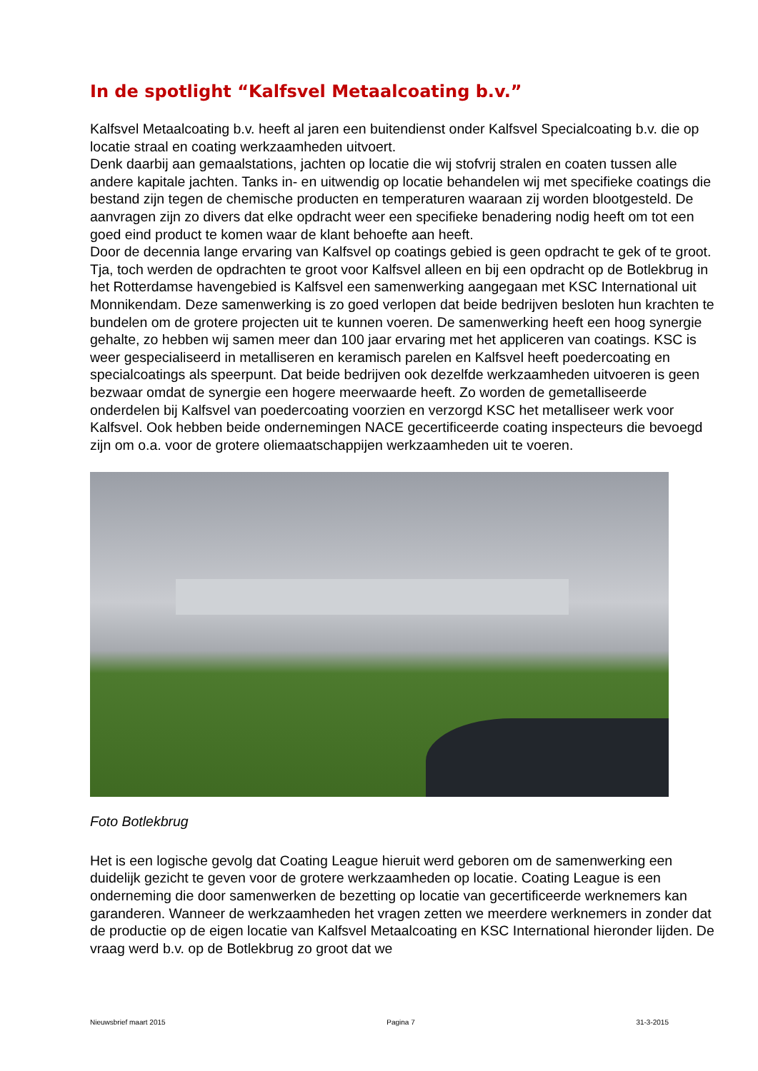In de spotlight “Kalfsvel Metaalcoating b.v.”
Kalfsvel Metaalcoating b.v. heeft al jaren een buitendienst onder Kalfsvel Specialcoating b.v. die op locatie straal en coating werkzaamheden uitvoert.
Denk daarbij aan gemaalstations, jachten op locatie die wij stofvrij stralen en coaten tussen alle andere kapitale jachten. Tanks in- en uitwendig op locatie behandelen wij met specifieke coatings die bestand zijn tegen de chemische producten en temperaturen waaraan zij worden blootgesteld. De aanvragen zijn zo divers dat elke opdracht weer een specifieke benadering nodig heeft om tot een goed eind product te komen waar de klant behoefte aan heeft.
Door de decennia lange ervaring van Kalfsvel op coatings gebied is geen opdracht te gek of te groot.
Tja, toch werden de opdrachten te groot voor Kalfsvel alleen en bij een opdracht op de Botlekbrug in het Rotterdamse havengebied is Kalfsvel een samenwerking aangegaan met KSC International uit Monnikendam. Deze samenwerking is zo goed verlopen dat beide bedrijven besloten hun krachten te bundelen om de grotere projecten uit te kunnen voeren. De samenwerking heeft een hoog synergie gehalte, zo hebben wij samen meer dan 100 jaar ervaring met het appliceren van coatings. KSC is weer gespecialiseerd in metalliseren en keramisch parelen en Kalfsvel heeft poedercoating en specialcoatings als speerpunt. Dat beide bedrijven ook dezelfde werkzaamheden uitvoeren is geen bezwaar omdat de synergie een hogere meerwaarde heeft. Zo worden de gemetalliseerde onderdelen bij Kalfsvel van poedercoating voorzien en verzorgd KSC het metalliseer werk voor Kalfsvel. Ook hebben beide ondernemingen NACE gecertificeerde coating inspecteurs die bevoegd zijn om o.a. voor de grotere oliemaatschappijen werkzaamheden uit te voeren.
Foto Botlekbrug
Het is een logische gevolg dat Coating League hieruit werd geboren om de samenwerking een duidelijk gezicht te geven voor de grotere werkzaamheden op locatie. Coating League is een onderneming die door samenwerken de bezetting op locatie van gecertificeerde werknemers kan garanderen. Wanneer de werkzaamheden het vragen zetten we meerdere werknemers in zonder dat de productie op de eigen locatie van Kalfsvel Metaalcoating en KSC International hieronder lijden. De vraag werd b.v. op de Botlekbrug zo groot dat we
Nieuwsbrief maart 2015 Pagina 7 31-3-2015